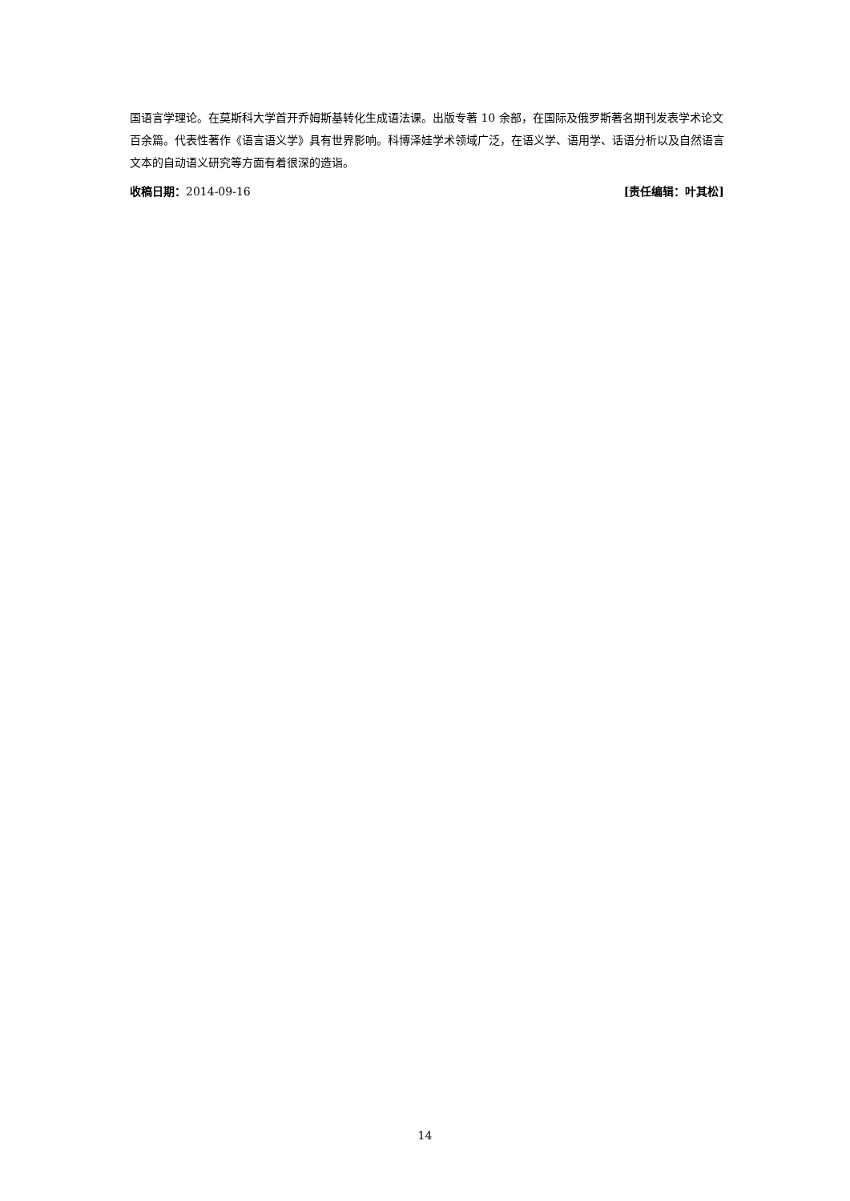国语言学理论。在莫斯科大学首开乔姆斯基转化生成语法课。出版专著 10 余部，在国际及俄罗斯著名期刊发表学术论文百余篇。代表性著作《语言语义学》具有世界影响。科博泽娃学术领域广泛，在语义学、语用学、话语分析以及自然语言文本的自动语义研究等方面有着很深的造诣。
收稿日期：2014-09-16 [责任编辑：叶其松]
14